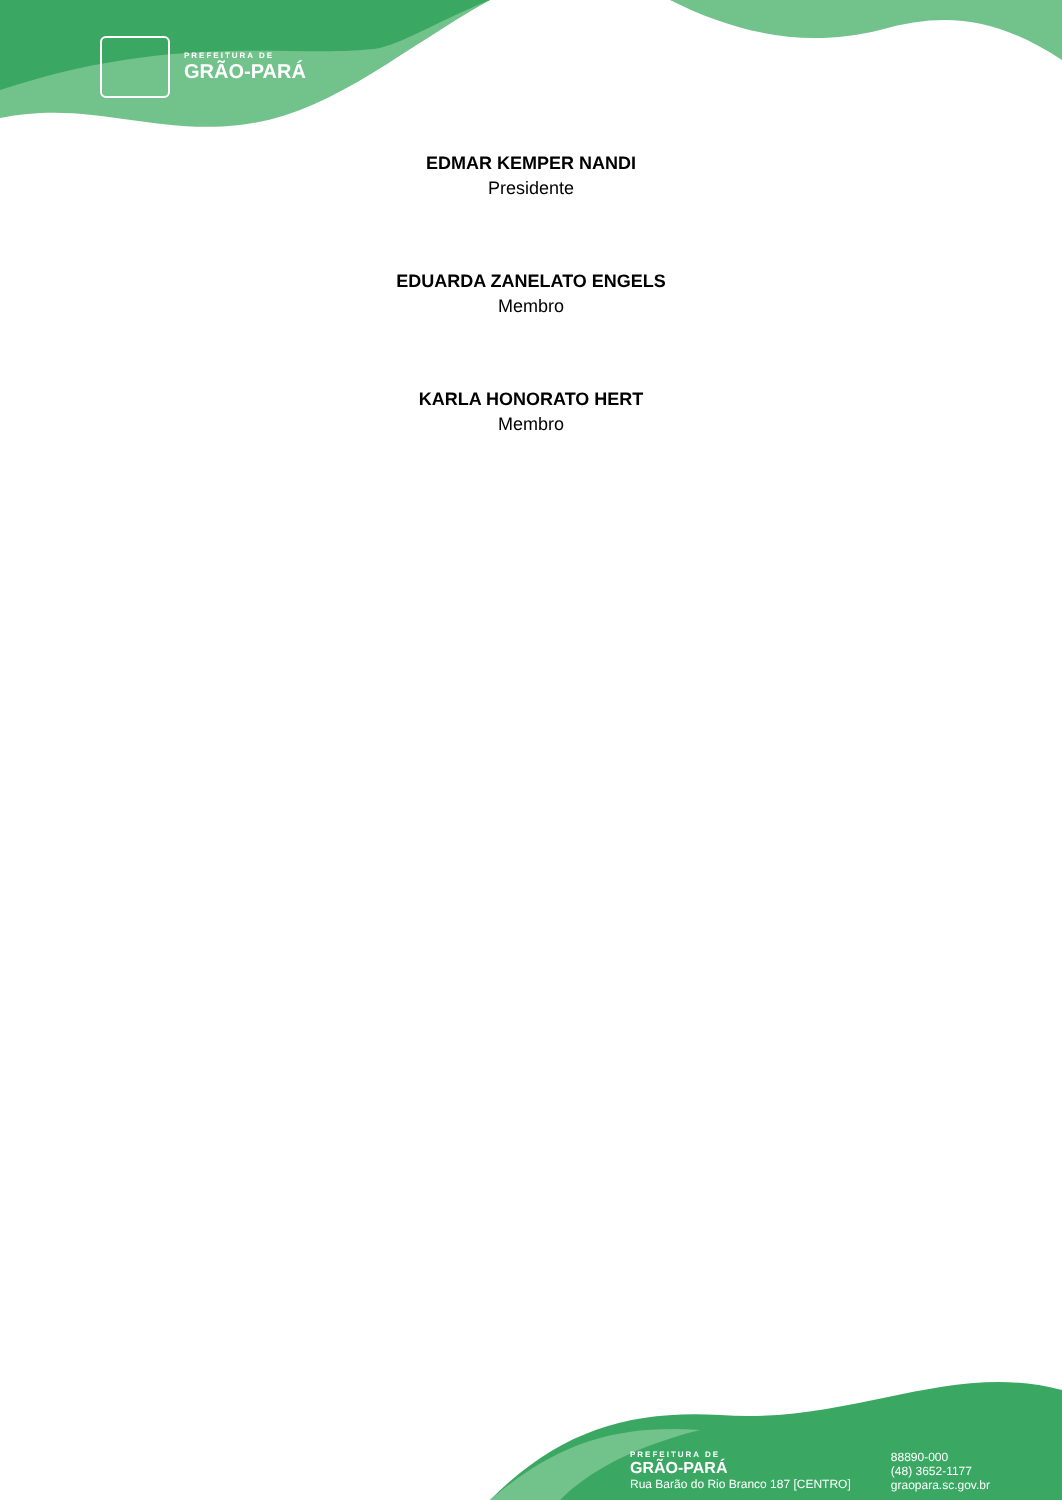PREFEITURA DE
GRÃO-PARÁ
EDMAR KEMPER NANDI
Presidente
EDUARDA ZANELATO ENGELS
Membro
KARLA HONORATO HERT
Membro
PREFEITURA DE
GRÃO-PARÁ
Rua Barão do Rio Branco 187 [CENTRO]
88890-000
(48) 3652-1177
graopara.sc.gov.br